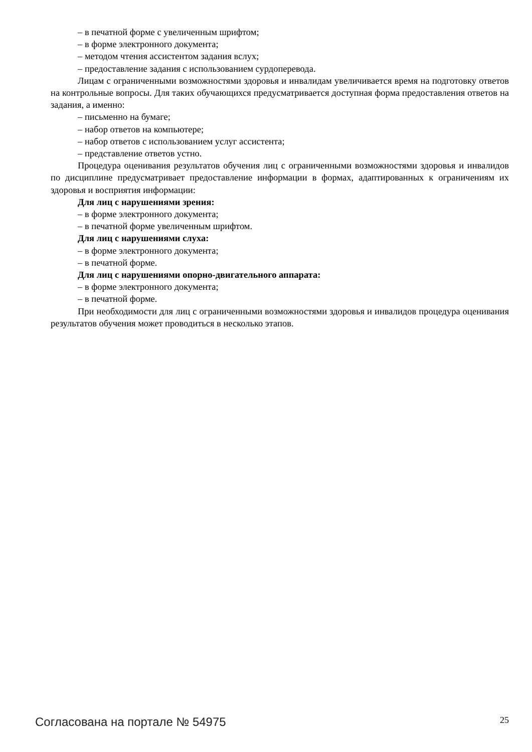– в печатной форме с увеличенным шрифтом;
– в форме электронного документа;
– методом чтения ассистентом задания вслух;
– предоставление задания с использованием сурдоперевода.
Лицам с ограниченными возможностями здоровья и инвалидам увеличивается время на подготовку ответов на контрольные вопросы. Для таких обучающихся предусматривается доступная форма предоставления ответов на задания, а именно:
– письменно на бумаге;
– набор ответов на компьютере;
– набор ответов с использованием услуг ассистента;
– представление ответов устно.
Процедура оценивания результатов обучения лиц с ограниченными возможностями здоровья и инвалидов по дисциплине предусматривает предоставление информации в формах, адаптированных к ограничениям их здоровья и восприятия информации:
Для лиц с нарушениями зрения:
– в форме электронного документа;
– в печатной форме увеличенным шрифтом.
Для лиц с нарушениями слуха:
– в форме электронного документа;
– в печатной форме.
Для лиц с нарушениями опорно-двигательного аппарата:
– в форме электронного документа;
– в печатной форме.
При необходимости для лиц с ограниченными возможностями здоровья и инвалидов процедура оценивания результатов обучения может проводиться в несколько этапов.
Согласована на портале № 54975 25